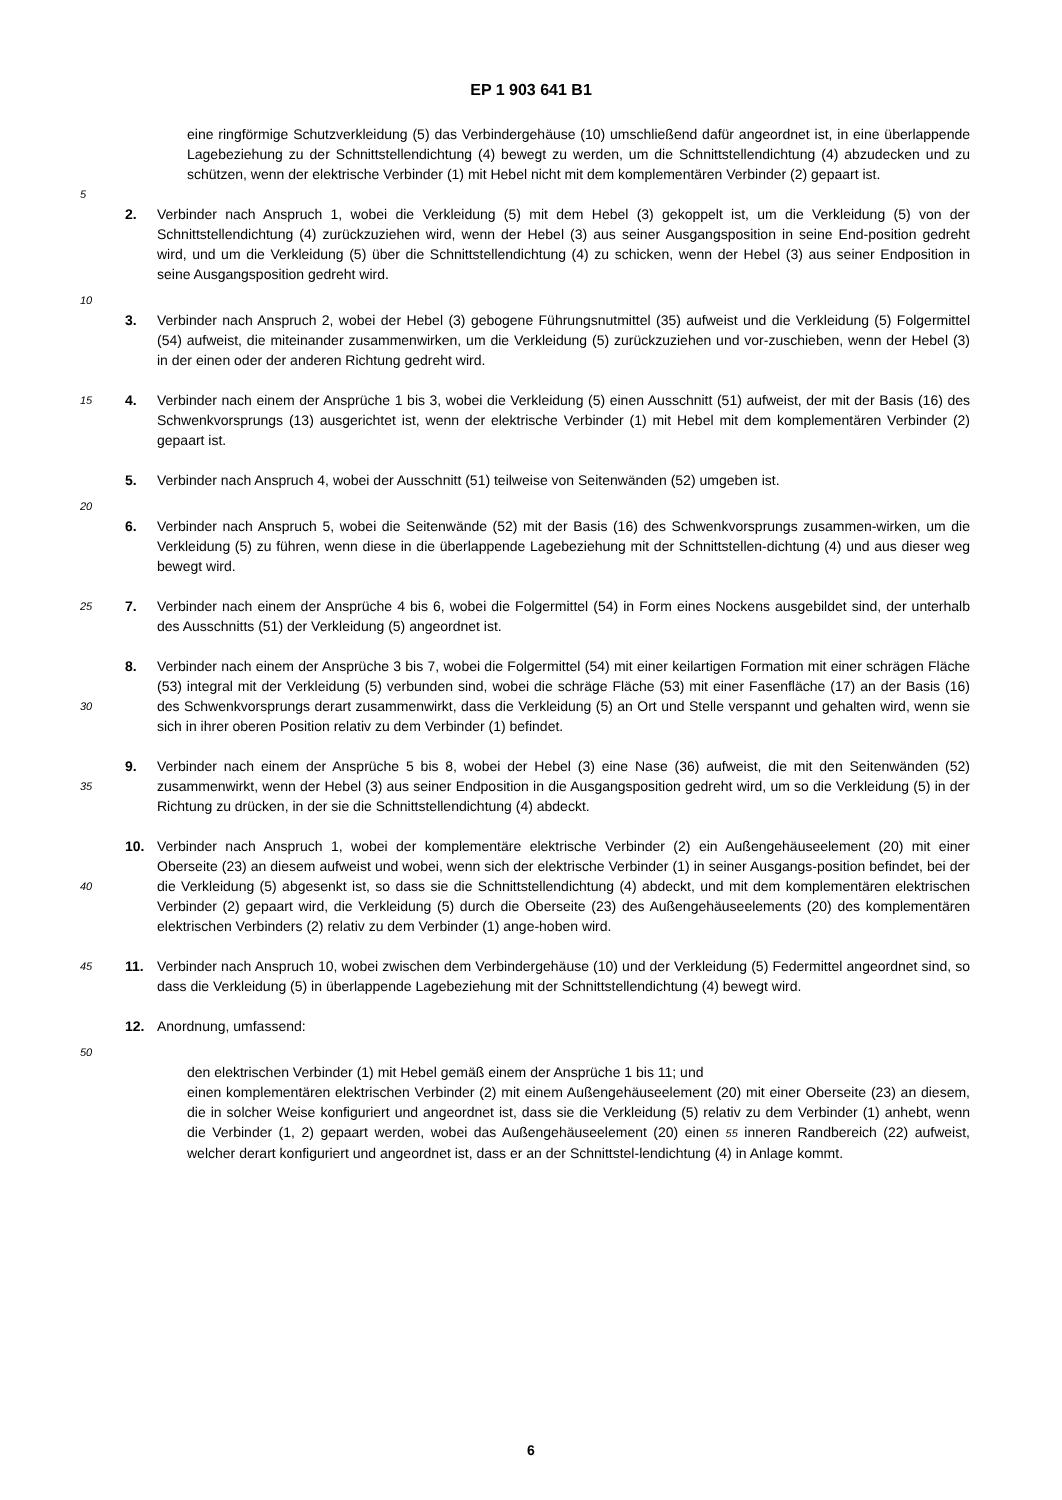EP 1 903 641 B1
eine ringförmige Schutzverkleidung (5) das Verbindergehäuse (10) umschließend dafür angeordnet ist, in eine überlappende Lagebeziehung zu der Schnittstellendichtung (4) bewegt zu werden, um die Schnittstellendichtung (4) abzudecken und zu schützen, wenn der elektrische Verbinder (1) mit Hebel nicht mit dem komplementären Verbinder (2) gepaart ist.
5
2. Verbinder nach Anspruch 1, wobei die Verkleidung (5) mit dem Hebel (3) gekoppelt ist, um die Verkleidung (5) von der Schnittstellendichtung (4) zurückzuziehen wird, wenn der Hebel (3) aus seiner Ausgangsposition in seine End-position gedreht wird, und um die Verkleidung (5) über die Schnittstellendichtung (4) zu schicken, wenn der Hebel (3) aus seiner Endposition in seine Ausgangsposition gedreht wird.
10
3. Verbinder nach Anspruch 2, wobei der Hebel (3) gebogene Führungsnutmittel (35) aufweist und die Verkleidung (5) Folgermittel (54) aufweist, die miteinander zusammenwirken, um die Verkleidung (5) zurückzuziehen und vor-zuschieben, wenn der Hebel (3) in der einen oder der anderen Richtung gedreht wird.
15
4. Verbinder nach einem der Ansprüche 1 bis 3, wobei die Verkleidung (5) einen Ausschnitt (51) aufweist, der mit der Basis (16) des Schwenkvorsprungs (13) ausgerichtet ist, wenn der elektrische Verbinder (1) mit Hebel mit dem komplementären Verbinder (2) gepaart ist.
5. Verbinder nach Anspruch 4, wobei der Ausschnitt (51) teilweise von Seitenwänden (52) umgeben ist.
20
6. Verbinder nach Anspruch 5, wobei die Seitenwände (52) mit der Basis (16) des Schwenkvorsprungs zusammen-wirken, um die Verkleidung (5) zu führen, wenn diese in die überlappende Lagebeziehung mit der Schnittstellen-dichtung (4) und aus dieser weg bewegt wird.
25
7. Verbinder nach einem der Ansprüche 4 bis 6, wobei die Folgermittel (54) in Form eines Nockens ausgebildet sind, der unterhalb des Ausschnitts (51) der Verkleidung (5) angeordnet ist.
30
8. Verbinder nach einem der Ansprüche 3 bis 7, wobei die Folgermittel (54) mit einer keilartigen Formation mit einer schrägen Fläche (53) integral mit der Verkleidung (5) verbunden sind, wobei die schräge Fläche (53) mit einer Fasenfläche (17) an der Basis (16) des Schwenkvorsprungs derart zusammenwirkt, dass die Verkleidung (5) an Ort und Stelle verspannt und gehalten wird, wenn sie sich in ihrer oberen Position relativ zu dem Verbinder (1) befindet.
35
9. Verbinder nach einem der Ansprüche 5 bis 8, wobei der Hebel (3) eine Nase (36) aufweist, die mit den Seitenwänden (52) zusammenwirkt, wenn der Hebel (3) aus seiner Endposition in die Ausgangsposition gedreht wird, um so die Verkleidung (5) in der Richtung zu drücken, in der sie die Schnittstellendichtung (4) abdeckt.
40
10. Verbinder nach Anspruch 1, wobei der komplementäre elektrische Verbinder (2) ein Außengehäuseelement (20) mit einer Oberseite (23) an diesem aufweist und wobei, wenn sich der elektrische Verbinder (1) in seiner Ausgangs-position befindet, bei der die Verkleidung (5) abgesenkt ist, so dass sie die Schnittstellendichtung (4) abdeckt, und mit dem komplementären elektrischen Verbinder (2) gepaart wird, die Verkleidung (5) durch die Oberseite (23) des Außengehäuseelements (20) des komplementären elektrischen Verbinders (2) relativ zu dem Verbinder (1) ange-hoben wird.
45
11. Verbinder nach Anspruch 10, wobei zwischen dem Verbindergehäuse (10) und der Verkleidung (5) Federmittel angeordnet sind, so dass die Verkleidung (5) in überlappende Lagebeziehung mit der Schnittstellendichtung (4) bewegt wird.
12. Anordnung, umfassend:
50
den elektrischen Verbinder (1) mit Hebel gemäß einem der Ansprüche 1 bis 11; und
einen komplementären elektrischen Verbinder (2) mit einem Außengehäuseelement (20) mit einer Oberseite (23) an diesem, die in solcher Weise konfiguriert und angeordnet ist, dass sie die Verkleidung (5) relativ zu dem Verbinder (1) anhebt, wenn die Verbinder (1, 2) gepaart werden, wobei das Außengehäuseelement (20) einen 55 inneren Randbereich (22) aufweist, welcher derart konfiguriert und angeordnet ist, dass er an der Schnittstel-lendichtung (4) in Anlage kommt.
6